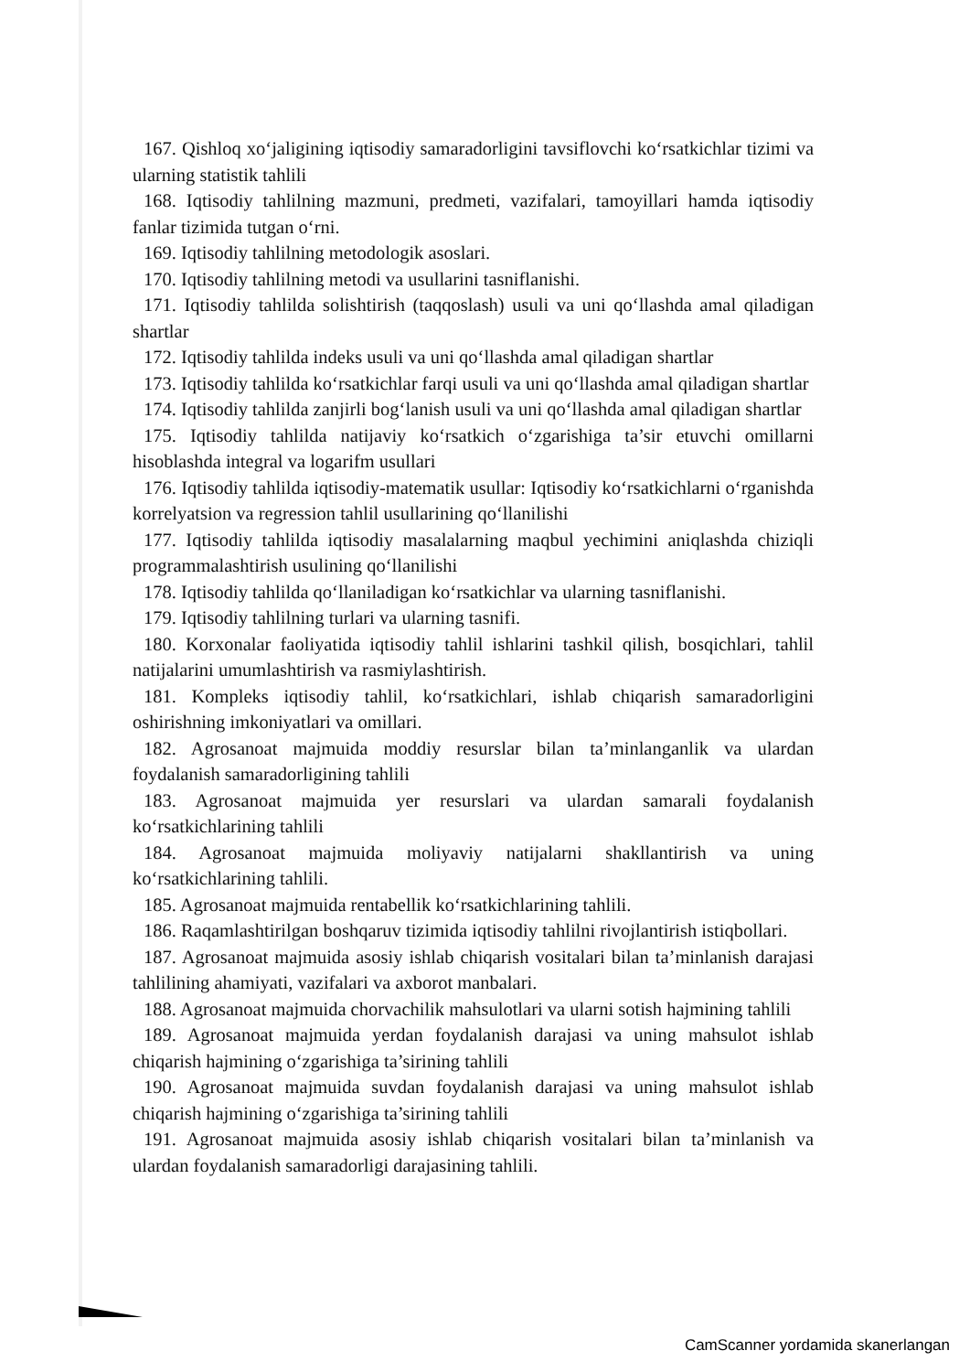167. Qishloq xo‘jaligining iqtisodiy samaradorligini tavsiflovchi ko‘rsatkichlar tizimi va ularning statistik tahlili
168. Iqtisodiy tahlilning mazmuni, predmeti, vazifalari, tamoyillari hamda iqtisodiy fanlar tizimida tutgan o‘rni.
169. Iqtisodiy tahlilning metodologik asoslari.
170. Iqtisodiy tahlilning metodi va usullarini tasniflanishi.
171. Iqtisodiy tahlilda solishtirish (taqqoslash) usuli va uni qo‘llashda amal qiladigan shartlar
172. Iqtisodiy tahlilda indeks usuli va uni qo‘llashda amal qiladigan shartlar
173. Iqtisodiy tahlilda ko‘rsatkichlar farqi usuli va uni qo‘llashda amal qiladigan shartlar
174. Iqtisodiy tahlilda zanjirli bog‘lanish usuli va uni qo‘llashda amal qiladigan shartlar
175. Iqtisodiy tahlilda natijaviy ko‘rsatkich o‘zgarishiga ta’sir etuvchi omillarni hisoblashda integral va logarifm usullari
176. Iqtisodiy tahlilda iqtisodiy-matematik usullar: Iqtisodiy ko‘rsatkichlarni o‘rganishda korrelyatsion va regression tahlil usullarining qo‘llanilishi
177. Iqtisodiy tahlilda iqtisodiy masalalarning maqbul yechimini aniqlashda chiziqli programmalashtirish usulining qo‘llanilishi
178. Iqtisodiy tahlilda qo‘llaniladigan ko‘rsatkichlar va ularning tasniflanishi.
179. Iqtisodiy tahlilning turlari va ularning tasnifi.
180. Korxonalar faoliyatida iqtisodiy tahlil ishlarini tashkil qilish, bosqichlari, tahlil natijalarini umumlashtirish va rasmiylashtirish.
181. Kompleks iqtisodiy tahlil, ko‘rsatkichlari, ishlab chiqarish samaradorligini oshirishning imkoniyatlari va omillari.
182. Agrosanoat majmuida moddiy resurslar bilan ta’minlanganlik va ulardan foydalanish samaradorligining tahlili
183. Agrosanoat majmuida yer resurslari va ulardan samarali foydalanish ko‘rsatkichlarining tahlili
184. Agrosanoat majmuida moliyaviy natijalarni shakllantirish va uning ko‘rsatkichlarining tahlili.
185. Agrosanoat majmuida rentabellik ko‘rsatkichlarining tahlili.
186. Raqamlashtirilgan boshqaruv tizimida iqtisodiy tahlilni rivojlantirish istiqbollari.
187. Agrosanoat majmuida asosiy ishlab chiqarish vositalari bilan ta’minlanish darajasi tahlilining ahamiyati, vazifalari va axborot manbalari.
188. Agrosanoat majmuida chorvachilik mahsulotlari va ularni sotish hajmining tahlili
189. Agrosanoat majmuida yerdan foydalanish darajasi va uning mahsulot ishlab chiqarish hajmining o‘zgarishiga ta’sirining tahlili
190. Agrosanoat majmuida suvdan foydalanish darajasi va uning mahsulot ishlab chiqarish hajmining o‘zgarishiga ta’sirining tahlili
191. Agrosanoat majmuida asosiy ishlab chiqarish vositalari bilan ta’minlanish va ulardan foydalanish samaradorligi darajasining tahlili.
CamScanner yordamida skanerlangan